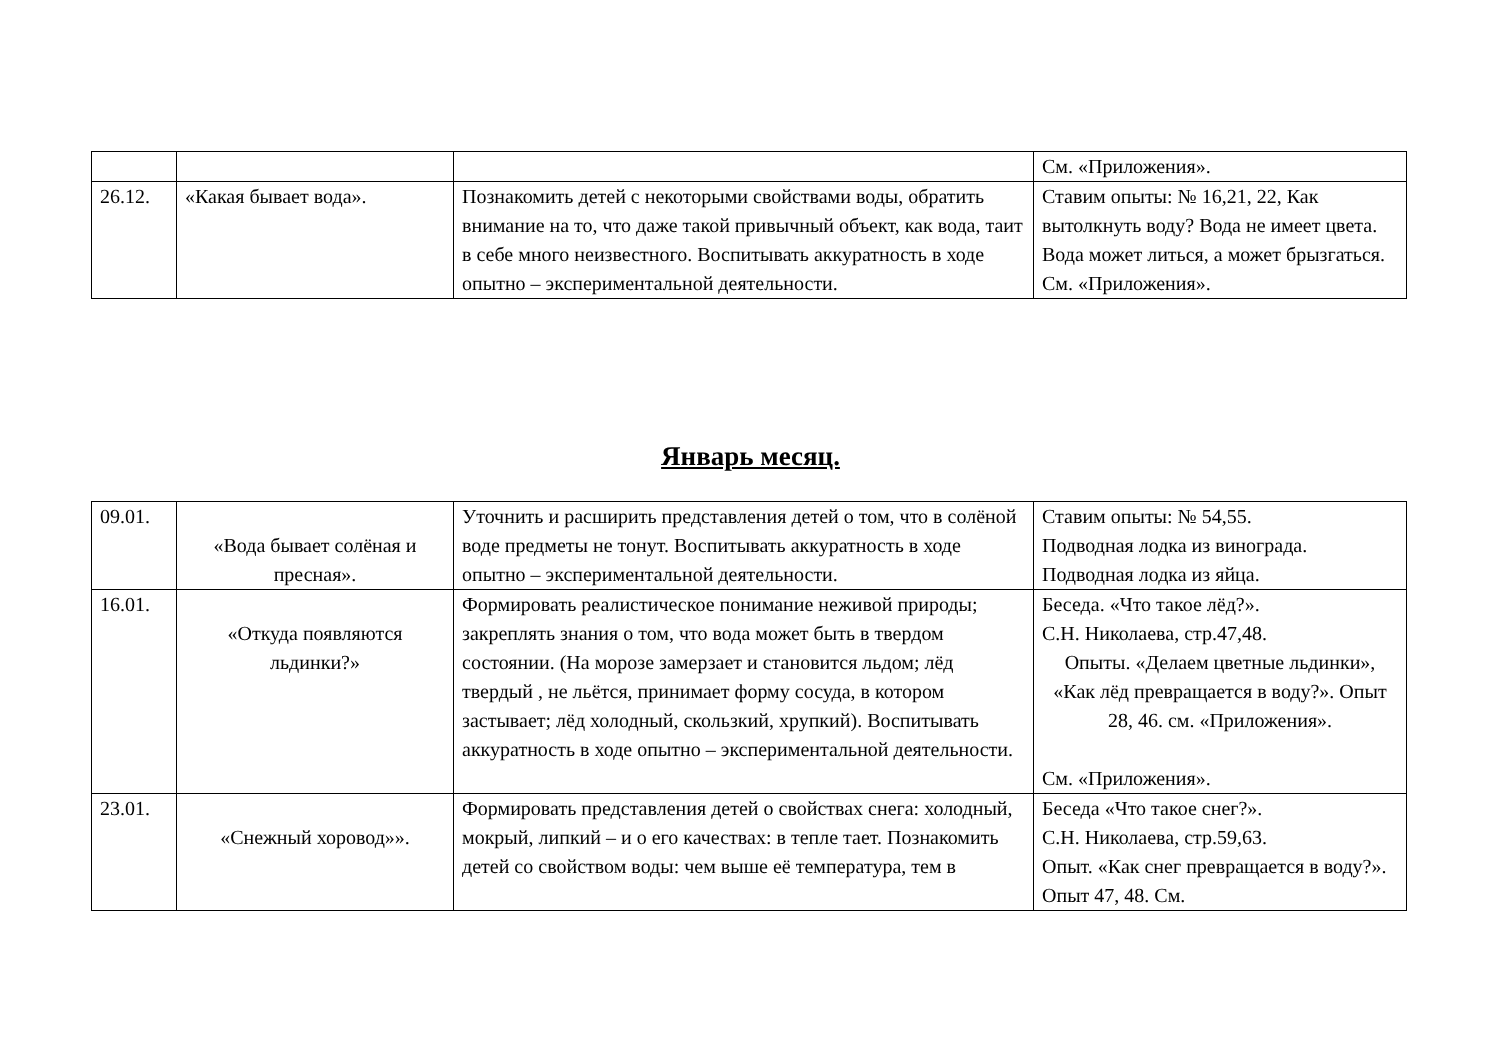| | | | См. «Приложения». |
| 26.12. | «Какая бывает вода». | Познакомить детей с некоторыми свойствами воды, обратить внимание на то, что даже такой привычный объект, как вода, таит в себе много неизвестного. Воспитывать аккуратность в ходе опытно – экспериментальной деятельности. | Ставим опыты: № 16,21, 22, Как вытолкнуть воду? Вода не имеет цвета. Вода может литься, а может брызгаться. См. «Приложения». |
Январь месяц.
| 09.01. | «Вода бывает солёная и пресная». | Уточнить и расширить представления детей о том, что в солёной воде предметы не тонут. Воспитывать аккуратность в ходе опытно – экспериментальной деятельности. | Ставим опыты: № 54,55. Подводная лодка из винограда. Подводная лодка из яйца. |
| 16.01. | «Откуда появляются льдинки?» | Формировать реалистическое понимание неживой природы; закреплять знания о том, что вода может быть в твердом состоянии. (На морозе замерзает и становится льдом; лёд твердый , не льётся, принимает форму сосуда, в котором застывает; лёд холодный, скользкий, хрупкий). Воспитывать аккуратность в ходе опытно – экспериментальной деятельности. | Беседа. «Что такое лёд?». С.Н. Николаева, стр.47,48. Опыты. «Делаем цветные льдинки», «Как лёд превращается в воду?». Опыт 28, 46. см. «Приложения». См. «Приложения». |
| 23.01. | «Снежный хоровод»». | Формировать представления детей о свойствах снега: холодный, мокрый, липкий – и о его качествах: в тепле тает. Познакомить детей со свойством воды: чем выше её температура, тем в | Беседа «Что такое снег?». С.Н. Николаева, стр.59,63. Опыт. «Как снег превращается в воду?». Опыт 47, 48. См. |